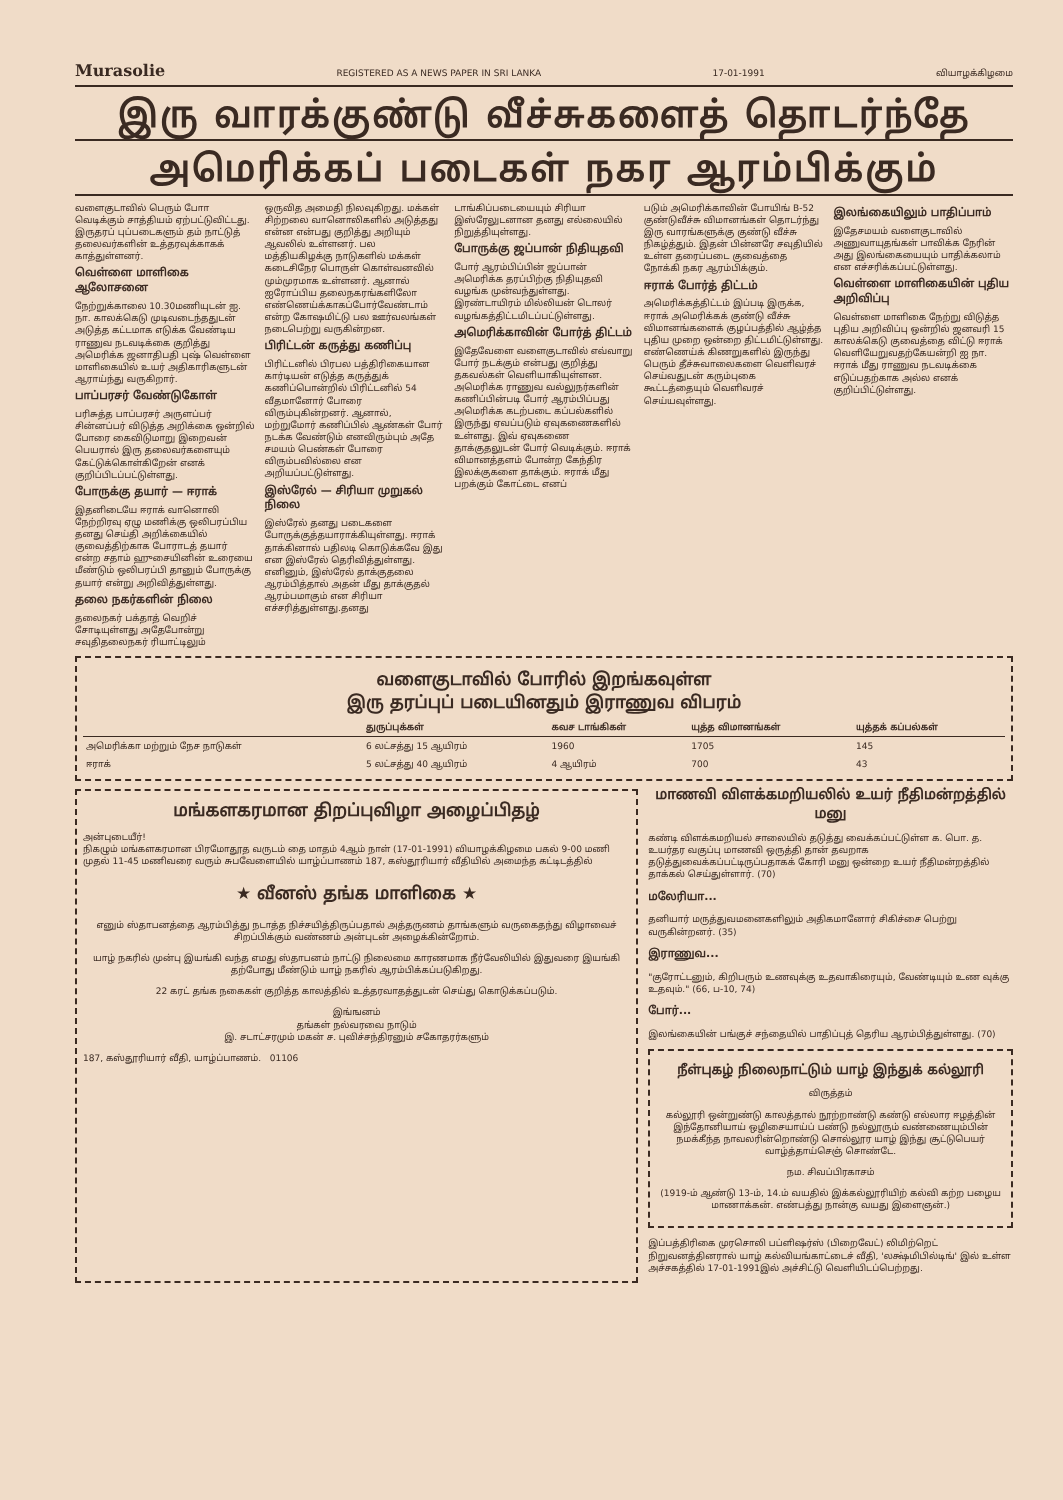Murasolie REGISTERED AS A NEWS PAPER IN SRI LANKA 17-01-1991 வியாழக்கிழமை
இரு வாரக்குண்டு வீச்சுகளைத் தொடர்ந்தே
அமெரிக்கப் படைகள் நகர ஆரம்பிக்கும்
வளைகுடாவில் பெரும் போா வெடிக்கும் சாத்தியம் ஏற்பட்டுவிட்டது. இருதரப் புப்படைகளும் தம் நாட்டுத் தலைவர்களின் உத்தரவுக்காகக் காத்துள்ளனர்.
வெள்ளை மாளிகை ஆலோசனை
நேற்றுக்காலை 10.30மணியுடன் ஐ. நா. காலக்கெடு முடிவடைந்ததுடன் அடுத்த கட்டமாக எடுக்க வேண்டிய ராணுவ நடவடிக்கை குறித்து அமெரிக்க ஜனாதிபதி புஷ் வெள்ளை மாளிகையில் உயர் அதிகாரிகளுடன் ஆராய்ந்து வருகிறார்.
பாப்பரசர் வேண்டுகோள்
பரிசுத்த பாப்பரசர் அருளப்பர் சின்னப்பர் விடுத்த அறிக்கை ஒன்றில் போரை கைவிடுமாறு இறைவன் பெயரால் இரு தலைவர்களையும் கேட்டுக்கொள்கிறேன் எனக் குறிப்பிடப்பட்டுள்ளது.
போருக்கு தயார் — ஈராக்
இதனிடையே ஈராக் வானொலி நேற்றிரவு ஏழு மணிக்கு ஒலிபரப்பிய தனது செய்தி அறிக்கையில் குவைத்திற்காக போராடத் தயார் என்ற சதாம் ஹுசையினின் உரையை மீண்டும் ஒலிபரப்பி தானும் போருக்கு தயார் என்று அறிவித்துள்ளது.
தலை நகர்களின் நிலை
தலைநகர் பக்தாத் வெறிச் சோடியுள்ளது அதேபோன்று சவுதிதலைநகர் ரியாட்டிலும்
ஒருவித அமைதி நிலவுகிறது. மக்கள் சிற்றலை வானொலிகளில் அடுத்தது என்ன என்பது குறித்து அறியும் ஆவலில் உள்ளனர். பல மத்தியகிழக்கு நாடுகளில் மக்கள் கடைசிநேர பொருள் கொள்வனவில் மும்முரமாக உள்ளனர். ஆனால் ஐரோப்பிய தலைநகரங்களிலோ எண்ணெய்க்காகப்போர்வேண்டாம் என்ற கோஷமிட்டு பல ஊர்வலங்கள் நடைபெற்று வருகின்றன.
பிரிட்டன் கருத்து கணிப்பு
பிரிட்டனில் பிரபல பத்திரிகையான கார்டியன் எடுத்த கருத்துக் கணிப்பொன்றில் பிரிட்டனில் 54 வீதமானோர் போரை விரும்புகின்றனர். ஆனால், மற்றுமோர் கணிப்பில் ஆண்கள் போர் நடக்க வேண்டும் எனவிரும்பும் அதே சமயம் பெண்கள் போரை விரும்பவில்லை என அறியப்பட்டுள்ளது.
இஸ்ரேல் — சிரியா முறுகல் நிலை
இஸ்ரேல் தனது படைகளை போருக்குத்தயாராக்கியுள்ளது. ஈராக் தாக்கினால் பதிலடி கொடுக்கவே இது என இஸ்ரேல் தெரிவித்துள்ளது. எனினும், இஸ்ரேல் தாக்குதலை ஆரம்பித்தால் அதன் மீது தாக்குதல் ஆரம்பமாகும் என சிரியா எச்சரித்துள்ளது.தனது
டாங்கிப்படையையும் சிரியா இஸ்ரேலுடனான தனது எல்லையில் நிறுத்தியுள்ளது.
போருக்கு ஜப்பான் நிதியுதவி
போர் ஆரம்பிப்பின் ஜப்பான் அமெரிக்க தரப்பிற்கு நிதியுதவி வழங்க முன்வந்துள்ளது. இரண்டாயிரம் மில்லியன் டொலர் வழங்கத்திட்டமிடப்பட்டுள்ளது.
அமெரிக்காவின் போர்த் திட்டம்
இதேவேளை வளைகுடாவில் எவ்வாறு போர் நடக்கும் என்பது குறித்து தகவல்கள் வெளியாகியுள்ளன. அமெரிக்க ராணுவ வல்லுநர்களின் கணிப்பின்படி போர் ஆரம்பிப்பது அமெரிக்க கடற்படை கப்பல்களில் இருந்து ஏவப்படும் ஏவுகணைகளில் உள்ளது. இவ் ஏவுகணை தாக்குதலுடன் போர் வெடிக்கும். ஈராக் விமானத்தளம் போன்ற கேந்திர இலக்குகளை தாக்கும். ஈராக் மீது பறக்கும் கோட்டை எனப்
படும் அமெரிக்காவின் போயிங் B-52 குண்டுவீச்சு விமானங்கள் தொடர்ந்து இரு வாரங்களுக்கு குண்டு வீச்சு நிகழ்த்தும். இதன் பின்னரே சவுதியில் உள்ள தரைப்படை குவைத்தை நோக்கி நகர ஆரம்பிக்கும்.
ஈராக் போர்த் திட்டம்
அமெரிக்கத்திட்டம் இப்படி இருக்க, ஈராக் அமெரிக்கக் குண்டு வீச்சு விமானங்களைக் குழப்பத்தில் ஆழ்த்த புதிய முறை ஒன்றை திட்டமிட்டுள்ளது. எண்ணெய்க் கிணறுகளில் இருந்து பெரும் தீச்சுவாலைகளை வெளிவரச் செய்வதுடன் கரும்புகை கூட்டத்தையும் வெளிவரச் செய்யவுள்ளது.
இலங்கையிலும் பாதிப்பாம்
இதேசமயம் வளைகுடாவில் அணுவாயுதங்கள் பாவிக்க நேரின் அது இலங்கையையும் பாதிக்கலாம் என எச்சரிக்கப்பட்டுள்ளது.
வெள்ளை மாளிகையின் புதிய அறிவிப்பு
வெள்ளை மாளிகை நேற்று விடுத்த புதிய அறிவிப்பு ஒன்றில் ஜனவரி 15 காலக்கெடு குவைத்தை விட்டு ஈராக் வெளியேறுவதற்கேயன்றி ஐ நா. ஈராக் மீது ராணுவ நடவடிக்கை எடுப்பதற்காக அல்ல எனக் குறிப்பிட்டுள்ளது.
வளைகுடாவில் போரில் இறங்கவுள்ள
இரு தரப்புப் படையினதும் இராணுவ விபரம்
| | துருப்புக்கள் | கவச டாங்கிகள் | யுத்த விமானங்கள் | யுத்தக் கப்பல்கள் |
| --- | --- | --- | --- | --- |
| அமெரிக்கா மற்றும் நேச நாடுகள் | 6 லட்சத்து 15 ஆயிரம் | 1960 | 1705 | 145 |
| ஈராக் | 5 லட்சத்து 40 ஆயிரம் | 4 ஆயிரம் | 700 | 43 |
மங்களகரமான திறப்புவிழா அழைப்பிதழ்
அன்புடையீர்!
நிகழும் மங்களகரமான பிரமோதூத வருடம் தை மாதம் 4ஆம் நாள் (17-01-1991) வியாழக்கிழமை பகல் 9-00 மணி முதல் 11-45 மணிவரை வரும் சுபவேளையில் யாழ்ப்பாணம் 187, கஸ்தூரியார் வீதியில் அமைந்த கட்டிடத்தில்
★ வீனஸ் தங்க மாளிகை ★
எனும் ஸ்தாபனத்தை ஆரம்பித்து நடாத்த நிச்சயித்திருப்பதால் அத்தருணம் தாங்களும் வருகைதந்து விழாவைச் சிறப்பிக்கும் வண்ணம் அன்புடன் அழைக்கின்றோம்.
யாழ் நகரில் முன்பு இயங்கி வந்த எமது ஸ்தாபனம் நாட்டு நிலைமை காரணமாக நீர்வேலியில் இதுவரை இயங்கி தற்போது மீண்டும் யாழ் நகரில் ஆரம்பிக்கப்படுகிறது.
22 கரட் தங்க நகைகள் குறித்த காலத்தில் உத்தரவாதத்துடன் செய்து கொடுக்கப்படும்.
இங்ஙனம்
தங்கள் நல்வரவை நாடும்
இ. சடாட்சரமும் மகன் ச. புவிச்சந்திரனும் சகோதரர்களும்
187, கஸ்தூரியார் வீதி, யாழ்ப்பாணம். 01106
மாணவி விளக்கமறியலில் உயர் நீதிமன்றத்தில் மனு
கண்டி விளக்கமறியல் சாலையில் தடுத்து வைக்கப்பட்டுள்ள க. பொ. த. உயர்தர வகுப்பு மாணவி ஒருத்தி தான் தவறாக தடுத்துவைக்கப்பட்டிருப்பதாகக் கோரி மனு ஒன்றை உயர் நீதிமன்றத்தில் தாக்கல் செய்துள்ளார். (70)
மலேரியா...
தனியார் மருத்துவமனைகளிலும் அதிகமானோர் சிகிச்சை பெற்று வருகின்றனர். (35)
இராணுவ...
"குரோட்டனும், கிறிபரும் உணவுக்கு உதவாகிரையும், வேண்டியும் உண வுக்கு உதவும்." (66, ப-10, 74)
போர்...
இலங்கையின் பங்குச் சந்தையில் பாதிப்புத் தெரிய ஆரம்பித்துள்ளது. (70)
நீள்புகழ் நிலைநாட்டும் யாழ் இந்துக் கல்லூரி
விருத்தம்
கல்லூரி ஒன்றுண்டு காலத்தால் நூற்றாண்டு கண்டு எல்லார ஈழத்தின் இந்தோனியாய் ஒழிசையாய்ப் பண்டு நல்லூரும் வண்ணையும்பின் நமக்கீந்த நாவலரின்றொண்டு சொல்லூர யாழ் இந்து சூட்டுபெயர் வாழ்த்தாய்செஞ் சொண்டே.
நம. சிவப்பிரகாசம்
(1919-ம் ஆண்டு 13-ம், 14.ம் வயதில் இக்கல்லூரியிற் கல்வி கற்ற பழைய மாணாக்கன். எண்பத்து நான்கு வயது இளைஞன்.)
இப்பத்திரிகை முரசொலி பப்ளிஷர்ஸ் (பிறைவேட்) லிமிற்றெட் நிறுவனத்தினரால் யாழ் கல்வியங்காட்டைச் வீதி, 'லக்ஷ்மிபில்டிங்' இல் உள்ள அச்சகத்தில் 17-01-1991இல் அச்சிட்டு வெளியிடப்பெற்றது.